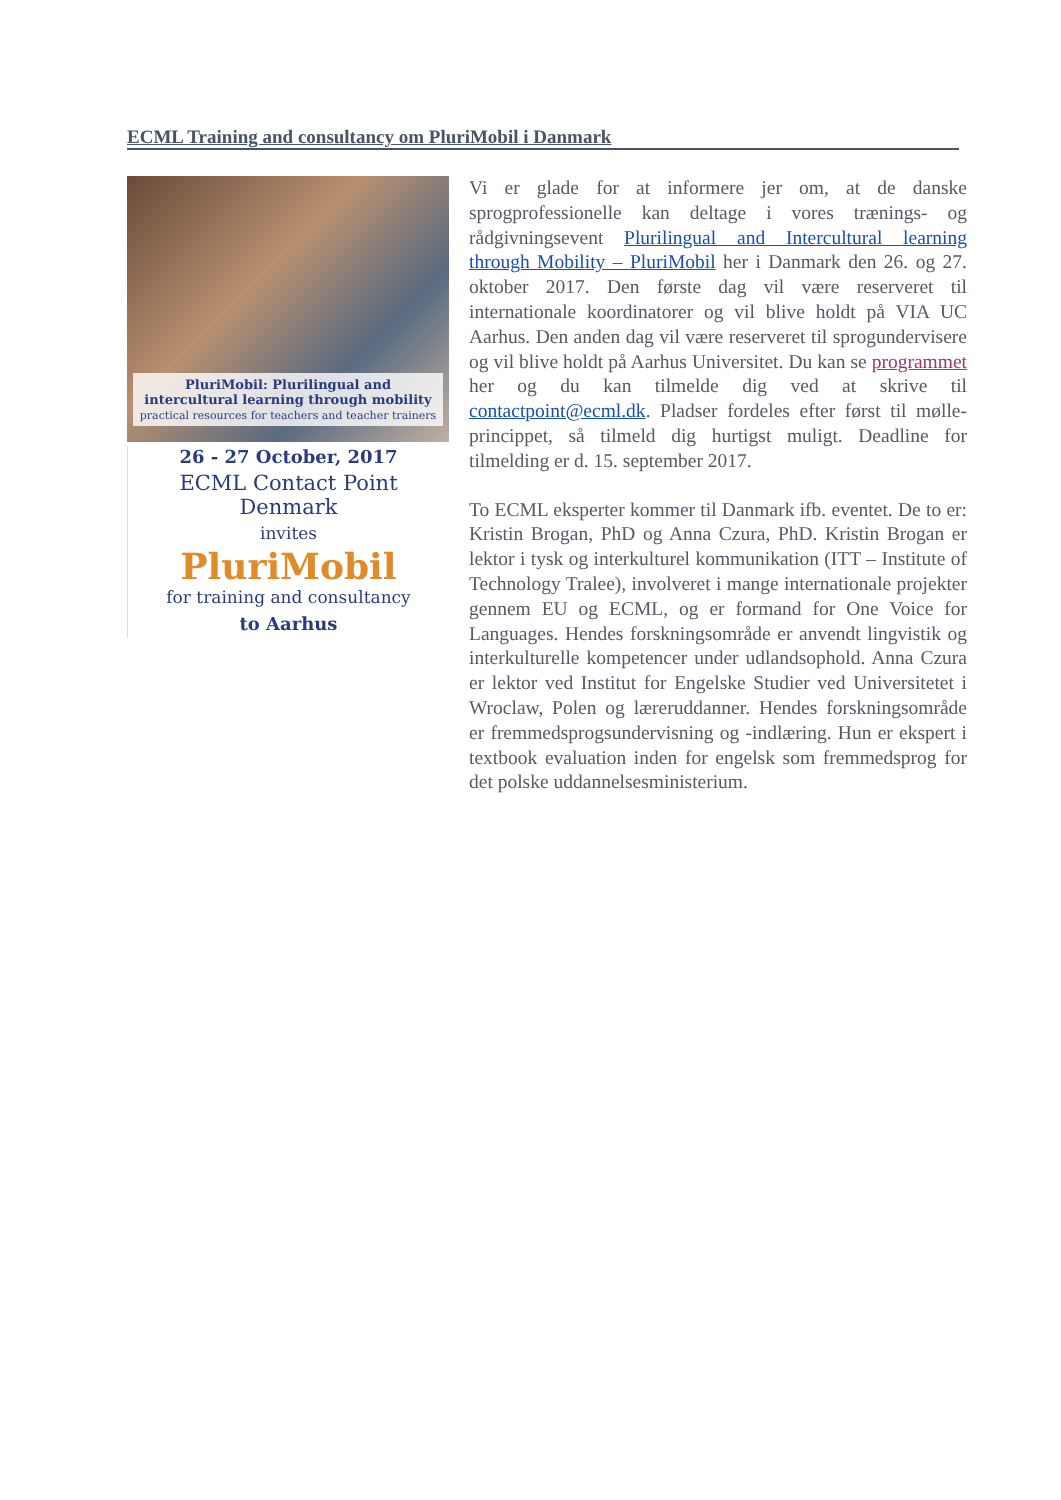ECML Training and consultancy om PluriMobil i Danmark
PluriMobil: Plurilingual and intercultural learning through mobility
practical resources for teachers and teacher trainers
26 - 27 October, 2017
ECML Contact Point Denmark
invites
PluriMobil
for training and consultancy
to Aarhus
Vi er glade for at informere jer om, at de danske sprogprofessionelle kan deltage i vores trænings- og rådgivningsevent Plurilingual and Intercultural learning through Mobility – PluriMobil her i Danmark den 26. og 27. oktober 2017. Den første dag vil være reserveret til internationale koordinatorer og vil blive holdt på VIA UC Aarhus. Den anden dag vil være reserveret til sprogundervisere og vil blive holdt på Aarhus Universitet. Du kan se programmet her og du kan tilmelde dig ved at skrive til contactpoint@ecml.dk. Pladser fordeles efter først til mølle-princippet, så tilmeld dig hurtigst muligt. Deadline for tilmelding er d. 15. september 2017.
To ECML eksperter kommer til Danmark ifb. eventet. De to er: Kristin Brogan, PhD og Anna Czura, PhD. Kristin Brogan er lektor i tysk og interkulturel kommunikation (ITT – Institute of Technology Tralee), involveret i mange internationale projekter gennem EU og ECML, og er formand for One Voice for Languages. Hendes forskningsområde er anvendt lingvistik og interkulturelle kompetencer under udlandsophold. Anna Czura er lektor ved Institut for Engelske Studier ved Universitetet i Wroclaw, Polen og læreruddanner. Hendes forskningsområde er fremmedsprogsundervisning og -indlæring. Hun er ekspert i textbook evaluation inden for engelsk som fremmedsprog for det polske uddannelsesministerium.